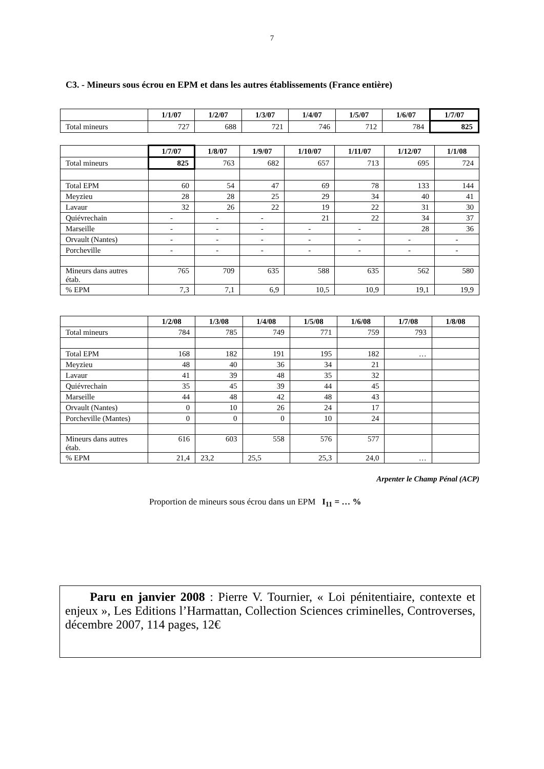7
C3. - Mineurs sous écrou en EPM et dans les autres établissements (France entière)
| | 1/1/07 | 1/2/07 | 1/3/07 | 1/4/07 | 1/5/07 | 1/6/07 | 1/7/07 |
| --- | --- | --- | --- | --- | --- | --- | --- |
| Total mineurs | 727 | 688 | 721 | 746 | 712 | 784 | 825 |
| | 1/7/07 | 1/8/07 | 1/9/07 | 1/10/07 | 1/11/07 | 1/12/07 | 1/1/08 |
| --- | --- | --- | --- | --- | --- | --- | --- |
| Total mineurs | 825 | 763 | 682 | 657 | 713 | 695 | 724 |
| Total EPM | 60 | 54 | 47 | 69 | 78 | 133 | 144 |
| Meyzieu | 28 | 28 | 25 | 29 | 34 | 40 | 41 |
| Lavaur | 32 | 26 | 22 | 19 | 22 | 31 | 30 |
| Quiévrechain | - | - | - | 21 | 22 | 34 | 37 |
| Marseille | - | - | - | - | - | 28 | 36 |
| Orvault (Nantes) | - | - | - | - | - | - | - |
| Porcheville | - | - | - | - | - | - | - |
| Mineurs dans autres étab. | 765 | 709 | 635 | 588 | 635 | 562 | 580 |
| % EPM | 7,3 | 7,1 | 6,9 | 10,5 | 10,9 | 19,1 | 19,9 |
| | 1/2/08 | 1/3/08 | 1/4/08 | 1/5/08 | 1/6/08 | 1/7/08 | 1/8/08 |
| --- | --- | --- | --- | --- | --- | --- | --- |
| Total mineurs | 784 | 785 | 749 | 771 | 759 | 793 | |
| Total EPM | 168 | 182 | 191 | 195 | 182 | … | |
| Meyzieu | 48 | 40 | 36 | 34 | 21 | | |
| Lavaur | 41 | 39 | 48 | 35 | 32 | | |
| Quiévrechain | 35 | 45 | 39 | 44 | 45 | | |
| Marseille | 44 | 48 | 42 | 48 | 43 | | |
| Orvault (Nantes) | 0 | 10 | 26 | 24 | 17 | | |
| Porcheville (Mantes) | 0 | 0 | 0 | 10 | 24 | | |
| Mineurs dans autres étab. | 616 | 603 | 558 | 576 | 577 | | |
| % EPM | 21,4 | 23,2 | 25,5 | 25,3 | 24,0 | … | |
Arpenter le Champ Pénal (ACP)
Proportion de mineurs sous écrou dans un EPM I<sub>11</sub> = … %
Paru en janvier 2008 : Pierre V. Tournier, « Loi pénitentiaire, contexte et enjeux », Les Editions l’Harmattan, Collection Sciences criminelles, Controverses, décembre 2007, 114 pages, 12€